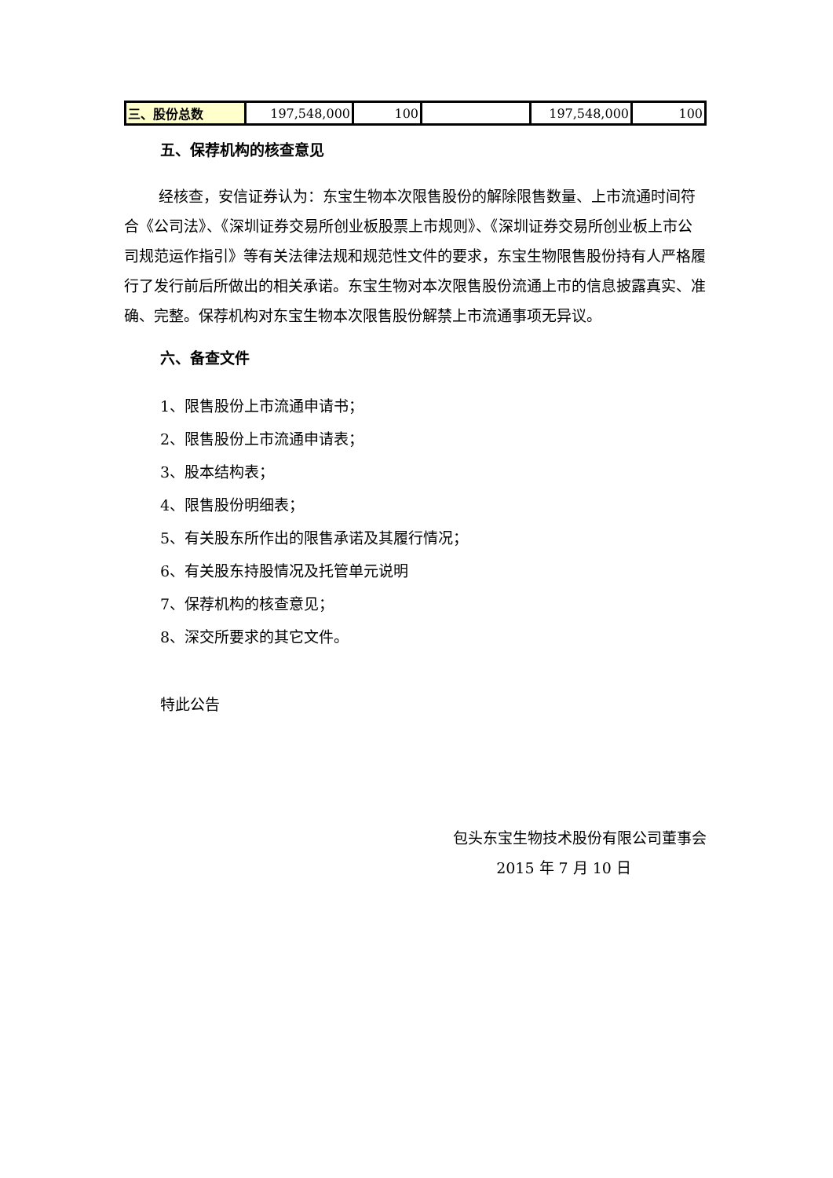| 三、股份总数 | 197,548,000 | 100 | | 197,548,000 | 100 |
五、保荐机构的核查意见
经核查，安信证券认为：东宝生物本次限售股份的解除限售数量、上市流通时间符合《公司法》、《深圳证券交易所创业板股票上市规则》、《深圳证券交易所创业板上市公司规范运作指引》等有关法律法规和规范性文件的要求，东宝生物限售股份持有人严格履行了发行前后所做出的相关承诺。东宝生物对本次限售股份流通上市的信息披露真实、准确、完整。保荐机构对东宝生物本次限售股份解禁上市流通事项无异议。
六、备查文件
1、限售股份上市流通申请书；
2、限售股份上市流通申请表；
3、股本结构表；
4、限售股份明细表；
5、有关股东所作出的限售承诺及其履行情况；
6、有关股东持股情况及托管单元说明
7、保荐机构的核查意见；
8、深交所要求的其它文件。
特此公告
包头东宝生物技术股份有限公司董事会
2015 年 7 月 10 日